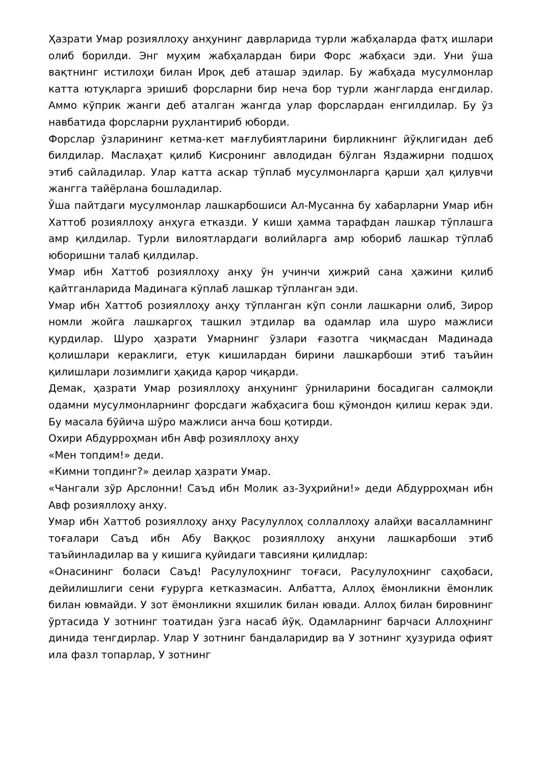Ҳазрати Умар розияллоҳу анҳунинг даврларида турли жабҳаларда фатҳ ишлари олиб борилди. Энг муҳим жабҳалардан бири Форс жабҳаси эди. Уни ўша вақтнинг истилоҳи билан Ироқ деб аташар эдилар. Бу жабҳада мусулмонлар катта ютуқларга эришиб форсларни бир неча бор турли жангларда енгдилар. Аммо кўприк жанги деб аталган жангда улар форслардан енгилдилар. Бу ўз навбатида форсларни руҳлантириб юборди.
Форслар ўзларининг кетма-кет мағлубиятларини бирликнинг йўқлигидан деб билдилар. Маслаҳат қилиб Кисронинг авлодидан бўлган Яздажирни подшоҳ этиб сайладилар. Улар катта аскар тўплаб мусулмонларга қарши ҳал қилувчи жангга тайёрлана бошладилар.
Ўша пайтдаги мусулмонлар лашкарбошиси Ал-Мусанна бу хабарларни Умар ибн Хаттоб розияллоҳу анҳуга етказди. У киши ҳамма тарафдан лашкар тўплашга амр қилдилар. Турли вилоятлардаги волийларга амр юбориб лашкар тўплаб юборишни талаб қилдилар.
Умар ибн Хаттоб розияллоҳу анҳу ўн учинчи ҳижрий сана ҳажини қилиб қайтганларида Мадинага кўплаб лашкар тўпланган эди.
Умар ибн Хаттоб розияллоҳу анҳу тўпланган кўп сонли лашкарни олиб, Зирор номли жойга лашкаргоҳ ташкил этдилар ва одамлар ила шуро мажлиси қурдилар. Шуро ҳазрати Умарнинг ўзлари ғазотга чиқмасдан Мадинада қолишлари кераклиги, етук кишилардан бирини лашкарбоши этиб таъйин қилишлари лозимлиги ҳақида қарор чиқарди.
Демак, ҳазрати Умар розияллоҳу анҳунинг ўрниларини босадиган салмоқли одамни мусулмонларнинг форсдаги жабҳасига бош қўмондон қилиш керак эди. Бу масала бўйича шўро мажлиси анча бош қотирди.
Охири Абдурроҳман ибн Авф розияллоҳу анҳу
«Мен топдим!» деди.
«Кимни топдинг?» деилар ҳазрати Умар.
«Чангали зўр Арслонни! Саъд ибн Молик аз-Зуҳрийни!» деди Абдурроҳман ибн Авф розияллоҳу анҳу.
Умар ибн Хаттоб розияллоҳу анҳу Расулуллоҳ соллаллоҳу алайҳи васалламнинг тоғалари Саъд ибн Абу Ваққос розияллоҳу анҳуни лашкарбоши этиб таъйинладилар ва у кишига қуйидаги тавсияни қилидлар:
«Онасининг боласи Саъд! Расулулоҳнинг тоғаси, Расулулоҳнинг саҳобаси, дейилишлиги сени ғурурга кетказмасин. Албатта, Аллоҳ ёмонликни ёмонлик билан ювмайди. У зот ёмонликни яхшилик билан ювади. Аллоҳ билан бировнинг ўртасида У зотнинг тоатидан ўзга насаб йўқ. Одамларнинг барчаси Аллоҳнинг динида тенгдирлар. Улар У зотнинг бандаларидир ва У зотнинг ҳузурида офият ила фазл топарлар, У зотнинг